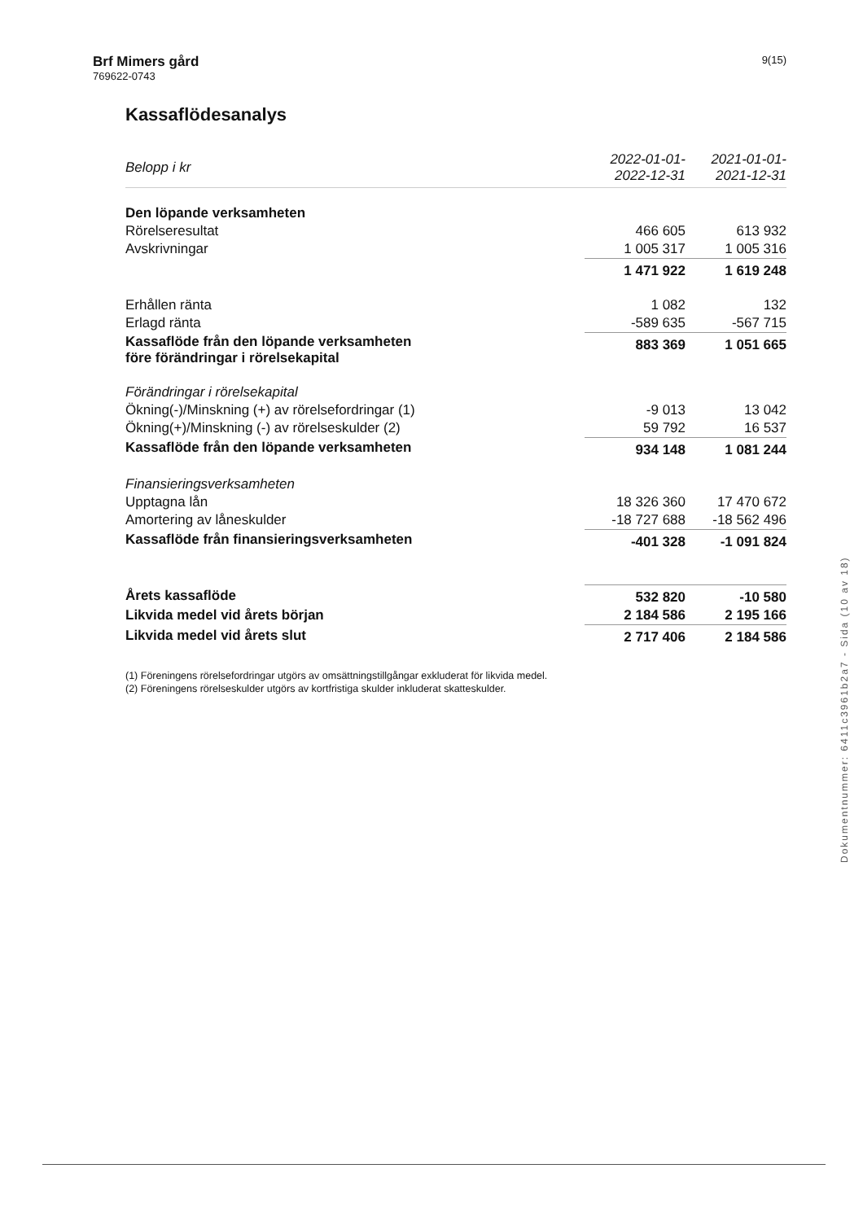Brf Mimers gård
769622-0743
9(15)
Kassaflödesanalys
| Belopp i kr | 2022-01-01- 2022-12-31 | | 2021-01-01- 2021-12-31 | |
| --- | --- | --- | --- | --- |
| Den löpande verksamheten | | | | |
| Rörelseresultat | 466 605 | | 613 932 | |
| Avskrivningar | 1 005 317 | | 1 005 316 | |
| | 1 471 922 | | 1 619 248 | |
| Erhållen ränta | 1 082 | | 132 | |
| Erlagd ränta | -589 635 | | -567 715 | |
| Kassaflöde från den löpande verksamheten före förändringar i rörelsekapital | 883 369 | | 1 051 665 | |
| Förändringar i rörelsekapital | | | | |
| Ökning(-)/Minskning (+) av rörelsefordringar (1) | -9 013 | | 13 042 | |
| Ökning(+)/Minskning (-) av rörelseskulder (2) | 59 792 | | 16 537 | |
| Kassaflöde från den löpande verksamheten | 934 148 | | 1 081 244 | |
| Finansieringsverksamheten | | | | |
| Upptagna lån | 18 326 360 | | 17 470 672 | |
| Amortering av låneskulder | -18 727 688 | | -18 562 496 | |
| Kassaflöde från finansieringsverksamheten | -401 328 | | -1 091 824 | |
| Årets kassaflöde | 532 820 | | -10 580 | |
| Likvida medel vid årets början | 2 184 586 | | 2 195 166 | |
| Likvida medel vid årets slut | 2 717 406 | | 2 184 586 | |
(1) Föreningens rörelsefordringar utgörs av omsättningstillgångar exkluderat för likvida medel.
(2) Föreningens rörelseskulder utgörs av kortfristiga skulder inkluderat skatteskulder.
Dokumentnummer: 6411c3961b2a7 - Sida (10 av 18)